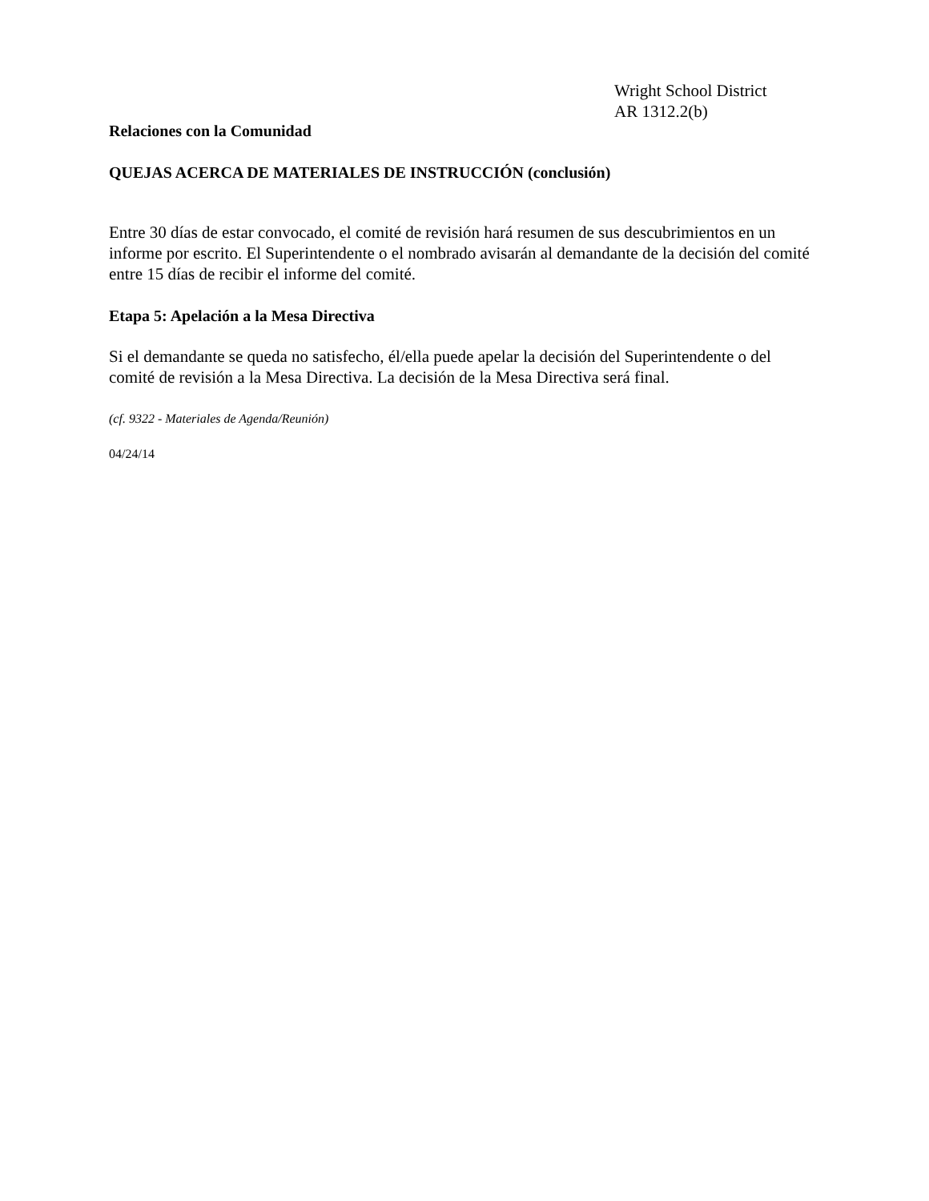Wright School District
AR 1312.2(b)
Relaciones con la Comunidad
QUEJAS ACERCA DE MATERIALES DE INSTRUCCIÓN (conclusión)
Entre 30 días de estar convocado, el comité de revisión hará resumen de sus descubrimientos en un informe por escrito. El Superintendente o el nombrado avisarán al demandante de la decisión del comité entre 15 días de recibir el informe del comité.
Etapa 5: Apelación a la Mesa Directiva
Si el demandante se queda no satisfecho, él/ella puede apelar la decisión del Superintendente o del comité de revisión a la Mesa Directiva. La decisión de la Mesa Directiva será final.
(cf. 9322 - Materiales de Agenda/Reunión)
04/24/14